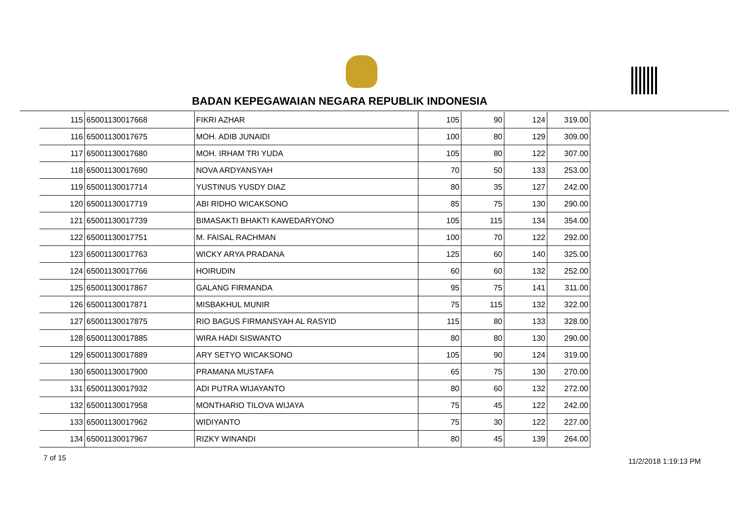BADAN KEPEGAWAIAN NEGARA REPUBLIK INDONESIA
| 115 | 65001130017668 | FIKRI AZHAR | 105 | 90 | 124 | 319.00 |
| 116 | 65001130017675 | MOH. ADIB JUNAIDI | 100 | 80 | 129 | 309.00 |
| 117 | 65001130017680 | MOH. IRHAM TRI YUDA | 105 | 80 | 122 | 307.00 |
| 118 | 65001130017690 | NOVA ARDYANSYAH | 70 | 50 | 133 | 253.00 |
| 119 | 65001130017714 | YUSTINUS YUSDY DIAZ | 80 | 35 | 127 | 242.00 |
| 120 | 65001130017719 | ABI RIDHO WICAKSONO | 85 | 75 | 130 | 290.00 |
| 121 | 65001130017739 | BIMASAKTI BHAKTI KAWEDARYONO | 105 | 115 | 134 | 354.00 |
| 122 | 65001130017751 | M. FAISAL RACHMAN | 100 | 70 | 122 | 292.00 |
| 123 | 65001130017763 | WICKY ARYA PRADANA | 125 | 60 | 140 | 325.00 |
| 124 | 65001130017766 | HOIRUDIN | 60 | 60 | 132 | 252.00 |
| 125 | 65001130017867 | GALANG FIRMANDA | 95 | 75 | 141 | 311.00 |
| 126 | 65001130017871 | MISBAKHUL MUNIR | 75 | 115 | 132 | 322.00 |
| 127 | 65001130017875 | RIO BAGUS FIRMANSYAH AL RASYID | 115 | 80 | 133 | 328.00 |
| 128 | 65001130017885 | WIRA HADI SISWANTO | 80 | 80 | 130 | 290.00 |
| 129 | 65001130017889 | ARY SETYO WICAKSONO | 105 | 90 | 124 | 319.00 |
| 130 | 65001130017900 | PRAMANA MUSTAFA | 65 | 75 | 130 | 270.00 |
| 131 | 65001130017932 | ADI PUTRA WIJAYANTO | 80 | 60 | 132 | 272.00 |
| 132 | 65001130017958 | MONTHARIO TILOVA WIJAYA | 75 | 45 | 122 | 242.00 |
| 133 | 65001130017962 | WIDIYANTO | 75 | 30 | 122 | 227.00 |
| 134 | 65001130017967 | RIZKY WINANDI | 80 | 45 | 139 | 264.00 |
7 of 15 11/2/2018 1:19:13 PM